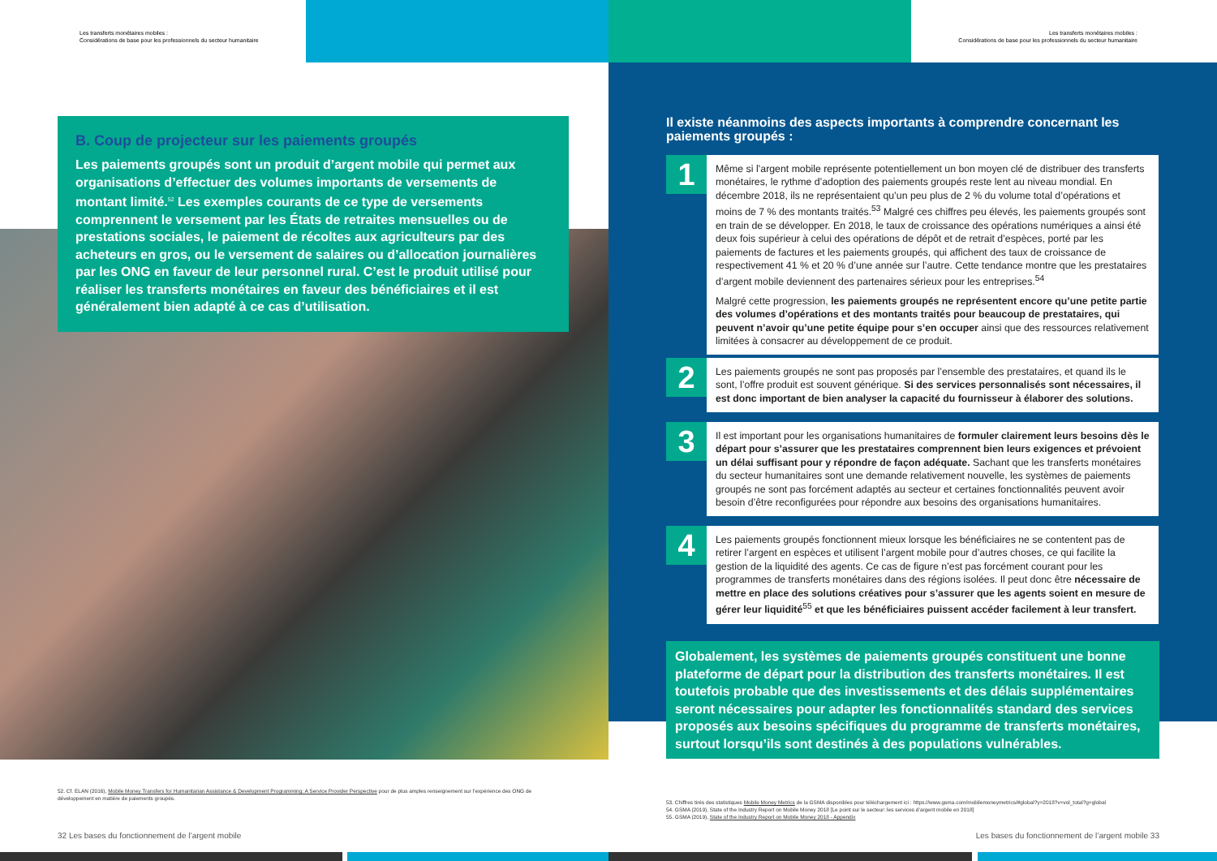Les transferts monétaires mobiles :
Considérations de base pour les professionnels du secteur humanitaire
B. Coup de projecteur sur les paiements groupés
Les paiements groupés sont un produit d’argent mobile qui permet aux organisations d’effectuer des volumes importants de versements de montant limité.<sup>52</sup> Les exemples courants de ce type de versements comprennent le versement par les États de retraites mensuelles ou de prestations sociales, le paiement de récoltes aux agriculteurs par des acheteurs en gros, ou le versement de salaires ou d’allocation journalières par les ONG en faveur de leur personnel rural. C’est le produit utilisé pour réaliser les transferts monétaires en faveur des bénéficiaires et il est généralement bien adapté à ce cas d’utilisation.
52. Cf. ELAN (2016), Mobile Money Transfers for Humanitarian Assistance & Development Programming: A Service Provider Perspective pour de plus amples renseignement sur l’expérience des ONG de développement en matière de paiements groupés.
32 Les bases du fonctionnement de l’argent mobile
Les transferts monétaires mobiles :
Considérations de base pour les professionnels du secteur humanitaire
Il existe néanmoins des aspects importants à comprendre concernant les paiements groupés :
1
Même si l’argent mobile représente potentiellement un bon moyen clé de distribuer des transferts monétaires, le rythme d’adoption des paiements groupés reste lent au niveau mondial. En décembre 2018, ils ne représentaient qu’un peu plus de 2 % du volume total d’opérations et moins de 7 % des montants traités.<sup>53</sup> Malgré ces chiffres peu élevés, les paiements groupés sont en train de se développer. En 2018, le taux de croissance des opérations numériques a ainsi été deux fois supérieur à celui des opérations de dépôt et de retrait d’espèces, porté par les paiements de factures et les paiements groupés, qui affichent des taux de croissance de respectivement 41 % et 20 % d’une année sur l’autre. Cette tendance montre que les prestataires d’argent mobile deviennent des partenaires sérieux pour les entreprises.<sup>54</sup>
Malgré cette progression, les paiements groupés ne représentent encore qu’une petite partie des volumes d’opérations et des montants traités pour beaucoup de prestataires, qui peuvent n’avoir qu’une petite équipe pour s’en occuper ainsi que des ressources relativement limitées à consacrer au développement de ce produit.
2
Les paiements groupés ne sont pas proposés par l’ensemble des prestataires, et quand ils le sont, l’offre produit est souvent générique. Si des services personnalisés sont nécessaires, il est donc important de bien analyser la capacité du fournisseur à élaborer des solutions.
3
Il est important pour les organisations humanitaires de formuler clairement leurs besoins dès le départ pour s’assurer que les prestataires comprennent bien leurs exigences et prévoient un délai suffisant pour y répondre de façon adéquate. Sachant que les transferts monétaires du secteur humanitaires sont une demande relativement nouvelle, les systèmes de paiements groupés ne sont pas forcément adaptés au secteur et certaines fonctionnalités peuvent avoir besoin d’être reconfigurées pour répondre aux besoins des organisations humanitaires.
4
Les paiements groupés fonctionnent mieux lorsque les bénéficiaires ne se contentent pas de retirer l’argent en espèces et utilisent l’argent mobile pour d’autres choses, ce qui facilite la gestion de la liquidité des agents. Ce cas de figure n’est pas forcément courant pour les programmes de transferts monétaires dans des régions isolées. Il peut donc être nécessaire de mettre en place des solutions créatives pour s’assurer que les agents soient en mesure de gérer leur liquidité<sup>55</sup> et que les bénéficiaires puissent accéder facilement à leur transfert.
Globalement, les systèmes de paiements groupés constituent une bonne plateforme de départ pour la distribution des transferts monétaires. Il est toutefois probable que des investissements et des délais supplémentaires seront nécessaires pour adapter les fonctionnalités standard des services proposés aux besoins spécifiques du programme de transferts monétaires, surtout lorsqu’ils sont destinés à des populations vulnérables.
53. Chiffres tirés des statistiques Mobile Money Metrics de la GSMA disponibles pour téléchargement ici : https://www.gsma.com/mobilemoneymetrics/#global?y=2018?v=vol_total?g=global
54. GSMA (2019), State of the Industry Report on Mobile Money 2018 [Le point sur le secteur: les services d’argent mobile en 2018]
55. GSMA (2019), State of the Industry Report on Mobile Money 2018 - Appendix
Les bases du fonctionnement de l’argent mobile 33